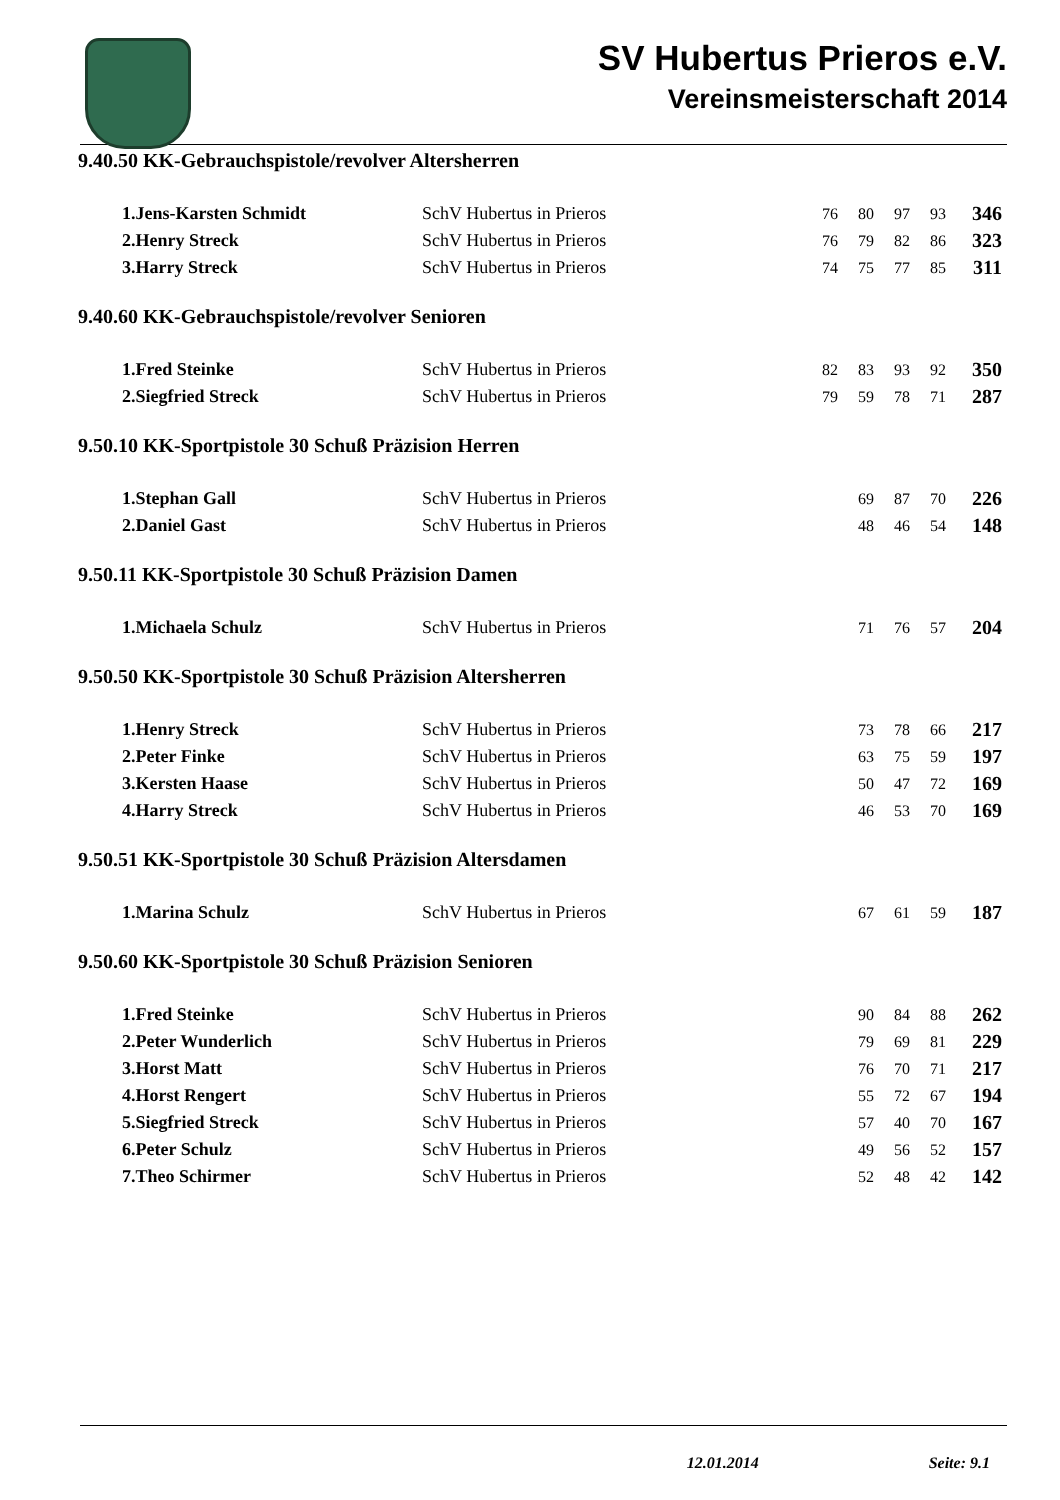SV Hubertus Prieros e.V.
Vereinsmeisterschaft 2014
9.40.50 KK-Gebrauchspistole/revolver Altersherren
| 1.Jens-Karsten Schmidt | SchV Hubertus in Prieros | 76 | 80 | 97 | 93 | 346 |
| 2.Henry Streck | SchV Hubertus in Prieros | 76 | 79 | 82 | 86 | 323 |
| 3.Harry Streck | SchV Hubertus in Prieros | 74 | 75 | 77 | 85 | 311 |
9.40.60 KK-Gebrauchspistole/revolver Senioren
| 1.Fred Steinke | SchV Hubertus in Prieros | 82 | 83 | 93 | 92 | 350 |
| 2.Siegfried Streck | SchV Hubertus in Prieros | 79 | 59 | 78 | 71 | 287 |
9.50.10 KK-Sportpistole 30 Schuß Präzision Herren
| 1.Stephan Gall | SchV Hubertus in Prieros | | 69 | 87 | 70 | 226 |
| 2.Daniel Gast | SchV Hubertus in Prieros | | 48 | 46 | 54 | 148 |
9.50.11 KK-Sportpistole 30 Schuß Präzision Damen
| 1.Michaela Schulz | SchV Hubertus in Prieros | | 71 | 76 | 57 | 204 |
9.50.50 KK-Sportpistole 30 Schuß Präzision Altersherren
| 1.Henry Streck | SchV Hubertus in Prieros | | 73 | 78 | 66 | 217 |
| 2.Peter Finke | SchV Hubertus in Prieros | | 63 | 75 | 59 | 197 |
| 3.Kersten Haase | SchV Hubertus in Prieros | | 50 | 47 | 72 | 169 |
| 4.Harry Streck | SchV Hubertus in Prieros | | 46 | 53 | 70 | 169 |
9.50.51 KK-Sportpistole 30 Schuß Präzision Altersdamen
| 1.Marina Schulz | SchV Hubertus in Prieros | | 67 | 61 | 59 | 187 |
9.50.60 KK-Sportpistole 30 Schuß Präzision Senioren
| 1.Fred Steinke | SchV Hubertus in Prieros | | 90 | 84 | 88 | 262 |
| 2.Peter Wunderlich | SchV Hubertus in Prieros | | 79 | 69 | 81 | 229 |
| 3.Horst Matt | SchV Hubertus in Prieros | | 76 | 70 | 71 | 217 |
| 4.Horst Rengert | SchV Hubertus in Prieros | | 55 | 72 | 67 | 194 |
| 5.Siegfried Streck | SchV Hubertus in Prieros | | 57 | 40 | 70 | 167 |
| 6.Peter Schulz | SchV Hubertus in Prieros | | 49 | 56 | 52 | 157 |
| 7.Theo Schirmer | SchV Hubertus in Prieros | | 52 | 48 | 42 | 142 |
12.01.2014 Seite: 9.1